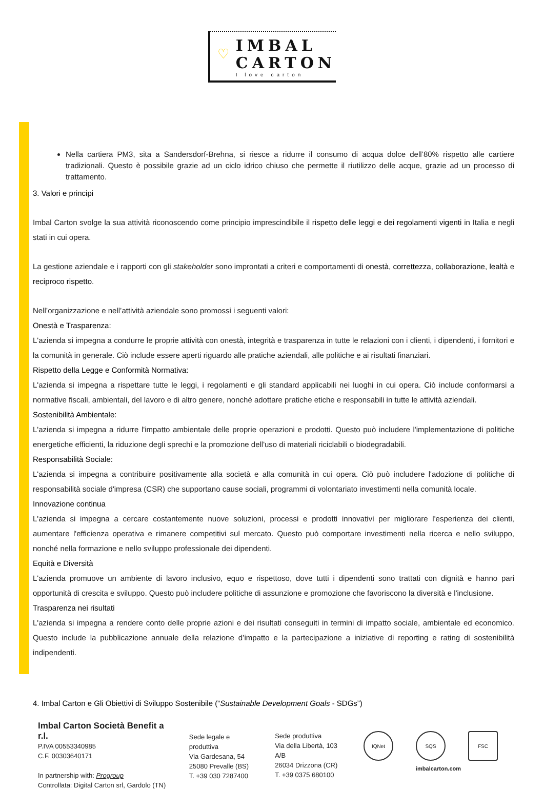♡
IMBAL
CARTON
I love carton
Nella cartiera PM3, sita a Sandersdorf-Brehna, si riesce a ridurre il consumo di acqua dolce dell’80% rispetto alle cartiere tradizionali. Questo è possibile grazie ad un ciclo idrico chiuso che permette il riutilizzo delle acque, grazie ad un processo di trattamento.
3. Valori e principi
Imbal Carton svolge la sua attività riconoscendo come principio imprescindibile il rispetto delle leggi e dei regolamenti vigenti in Italia e negli stati in cui opera.
La gestione aziendale e i rapporti con gli stakeholder sono improntati a criteri e comportamenti di onestà, correttezza, collaborazione, lealtà e reciproco rispetto.
Nell’organizzazione e nell’attività aziendale sono promossi i seguenti valori:
Onestà e Trasparenza:
L'azienda si impegna a condurre le proprie attività con onestà, integrità e trasparenza in tutte le relazioni con i clienti, i dipendenti, i fornitori e la comunità in generale. Ciò include essere aperti riguardo alle pratiche aziendali, alle politiche e ai risultati finanziari.
Rispetto della Legge e Conformità Normativa:
L'azienda si impegna a rispettare tutte le leggi, i regolamenti e gli standard applicabili nei luoghi in cui opera. Ciò include conformarsi a normative fiscali, ambientali, del lavoro e di altro genere, nonché adottare pratiche etiche e responsabili in tutte le attività aziendali.
Sostenibilità Ambientale:
L'azienda si impegna a ridurre l'impatto ambientale delle proprie operazioni e prodotti. Questo può includere l'implementazione di politiche energetiche efficienti, la riduzione degli sprechi e la promozione dell'uso di materiali riciclabili o biodegradabili.
Responsabilità Sociale:
L'azienda si impegna a contribuire positivamente alla società e alla comunità in cui opera. Ciò può includere l'adozione di politiche di responsabilità sociale d'impresa (CSR) che supportano cause sociali, programmi di volontariato investimenti nella comunità locale.
Innovazione continua
L'azienda si impegna a cercare costantemente nuove soluzioni, processi e prodotti innovativi per migliorare l'esperienza dei clienti, aumentare l'efficienza operativa e rimanere competitivi sul mercato. Questo può comportare investimenti nella ricerca e nello sviluppo, nonché nella formazione e nello sviluppo professionale dei dipendenti.
Equità e Diversità
L'azienda promuove un ambiente di lavoro inclusivo, equo e rispettoso, dove tutti i dipendenti sono trattati con dignità e hanno pari opportunità di crescita e sviluppo. Questo può includere politiche di assunzione e promozione che favoriscono la diversità e l'inclusione.
Trasparenza nei risultati
L'azienda si impegna a rendere conto delle proprie azioni e dei risultati conseguiti in termini di impatto sociale, ambientale ed economico. Questo include la pubblicazione annuale della relazione d’impatto e la partecipazione a iniziative di reporting e rating di sostenibilità indipendenti.
4. Imbal Carton e Gli Obiettivi di Sviluppo Sostenibile (“Sustainable Development Goals - SDGs”)
Imbal Carton Società Benefit a r.l.
P.IVA 00553340985
C.F. 00303640171
In partnership with: Progroup
Controllata: Digital Carton srl, Gardolo (TN)
Sede legale e produttiva
Via Gardesana, 54
25080 Prevalle (BS)
T. +39 030 7287400
Sede produttiva
Via della Libertà, 103 A/B
26034 Drizzona (CR)
T. +39 0375 680100
IQNet SQS FSC
imbalcarton.com